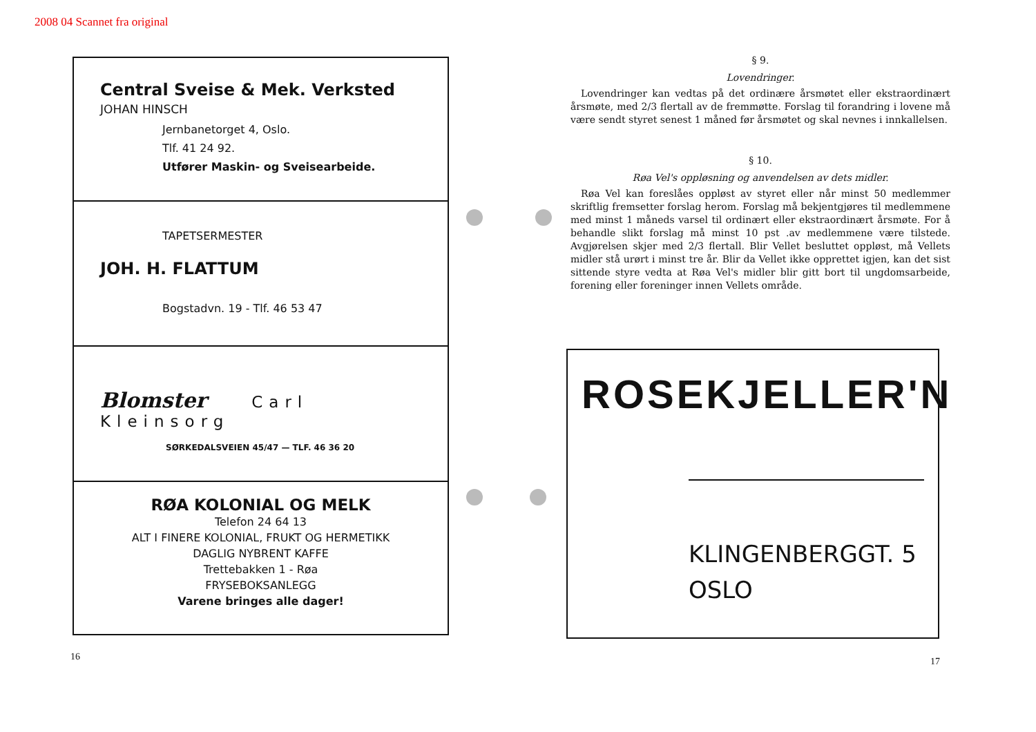2008 04 Scannet fra original
Central Sveise & Mek. Verksted
JOHAN HINSCH
Jernbanetorget 4, Oslo.
Tlf. 41 24 92.
Utfører Maskin- og Sveisearbeide.
TAPETSERMESTER
JOH. H. FLATTUM
Bogstadvn. 19 - Tlf. 46 53 47
Blomster Carl Kleinsorg
SØRKEDALSVEIEN 45/47 — TLF. 46 36 20
RØA KOLONIAL OG MELK
Telefon 24 64 13
ALT I FINERE KOLONIAL, FRUKT OG HERMETIKK
DAGLIG NYBRENT KAFFE
Trettebakken 1 - Røa
FRYSEBOKSANLEGG
Varene bringes alle dager!
16
§ 9.
Lovendringer.
Lovendringer kan vedtas på det ordinære årsmøtet eller ekstraordinært årsmøte, med 2/3 flertall av de fremmøtte. Forslag til forandring i lovene må være sendt styret senest 1 måned før årsmøtet og skal nevnes i innkallelsen.
§ 10.
Røa Vel's oppløsning og anvendelsen av dets midler.
Røa Vel kan foreslåes oppløst av styret eller når minst 50 medlemmer skriftlig fremsetter forslag herom. Forslag må bekjentgjøres til medlemmene med minst 1 måneds varsel til ordinært eller ekstraordinært årsmøte. For å behandle slikt forslag må minst 10 pst .av medlemmene være tilstede. Avgjørelsen skjer med 2/3 flertall. Blir Vellet besluttet oppløst, må Vellets midler stå urørt i minst tre år. Blir da Vellet ikke opprettet igjen, kan det sist sittende styre vedta at Røa Vel's midler blir gitt bort til ungdomsarbeide, forening eller foreninger innen Vellets område.
ROSEKJELLER'N
KLINGENBERGGT. 5
OSLO
17